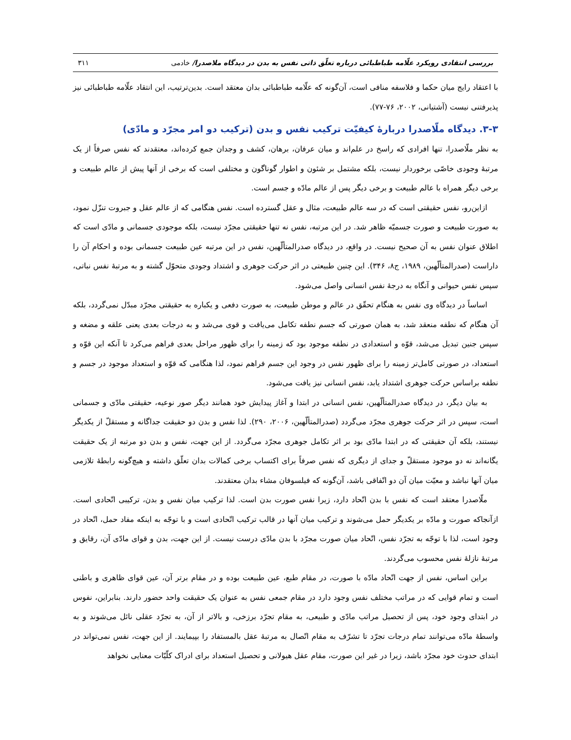بررسی انتقادی رویکرد علّامه طباطبائی درباره تعلّق ذاتی نفس به بدن در دیدگاه ملاصدرا/ خادمی ۳۱۱
با اعتقاد رایج میان حکما و فلاسفه منافی است، آن‌گونه که علّامه طباطبائی بدان معتقد است. بدین‌ترتیب، این انتقاد علّامه طباطبائی نیز پذیرفتنی نیست (آشتیانی، ۲۰۰۲، ۷۶-۷۷).
۳-۳. دیدگاه ملّاصدرا دربارهٔ کیفیّت ترکیب نفس و بدن (ترکیب دو امر مجرّد و مادّی)
به نظر ملّاصدرا، تنها افرادی که راسخ در علم‌اند و میان عرفان، برهان، کشف و وجدان جمع کرده‌اند، معتقدند که نفس صرفاً از یک مرتبهٔ وجودی خاصّی برخوردار نیست، بلکه مشتمل بر شئون و اطوار گوناگون و مختلفی است که برخی از آنها پیش از عالم طبیعت و برخی دیگر همراه با عالم طبیعت و برخی دیگر پس از عالم مادّه و جسم است.
ازاین‌رو، نفس حقیقتی است که در سه عالم طبیعت، مثال و عقل گسترده است. نفس هنگامی که از عالم عقل و جبروت تنزّل نمود، به صورت طبیعت و صورت جسمیّه ظاهر شد. در این مرتبه، نفس نه تنها حقیقتی مجرّد نیست، بلکه موجودی جسمانی و مادّی است که اطلاق عنوان نفس به آن صحیح نیست. در واقع، در دیدگاه صدرالمتألّهین، نفس در این مرتبه عین طبیعت جسمانی بوده و احکام آن را داراست (صدرالمتألّهین، ۱۹۸۹، ج۸، ۳۴۶). این چنین طبیعتی در اثر حرکت جوهری و اشتداد وجودی متحوّل گشته و به مرتبهٔ نفس نباتی، سپس نفس حیوانی و آنگاه به درجهٔ نفس انسانی واصل می‌شود.
اساساً در دیدگاه وی نفس به هنگام تحقّق در عالم و موطن طبیعت، به صورت دفعی و یکباره به حقیقتی مجرّد مبدّل نمی‌گردد، بلکه آن هنگام که نطفه منعقد شد، به همان صورتی که جسم نطفه تکامل می‌یافت و قوی می‌شد و به درجات بعدی یعنی علقه و مضغه و سپس جنین تبدیل می‌شد، قوّه و استعدادی در نطفه موجود بود که زمینه را برای ظهور مراحل بعدی فراهم می‌کرد تا آنکه این قوّه و استعداد، در صورتی کامل‌تر زمینه را برای ظهور نفس در وجود این جسم فراهم نمود، لذا هنگامی که قوّه و استعداد موجود در جسم و نطفه براساس حرکت جوهری اشتداد یابد، نفس انسانی نیز یافت می‌شود.
به بیان دیگر، در دیدگاه صدرالمتألّهین، نفس انسانی در ابتدا و آغاز پیدایش خود همانند دیگر صور نوعیه، حقیقتی مادّی و جسمانی است، سپس در اثر حرکت جوهری مجرّد می‌گردد (صدرالمتألّهین، ۲۰۰۶، ۲۹۰). لذا نفس و بدن دو حقیقت جداگانه و مستقلّ از یکدیگر نیستند، بلکه آن حقیقتی که در ابتدا مادّی بود بر اثر تکامل جوهری مجرّد می‌گردد. از این جهت، نفس و بدن دو مرتبه از یک حقیقت یگانه‌اند نه دو موجود مستقلّ و جدای از دیگری که نفس صرفاً برای اکتساب برخی کمالات بدان تعلّق داشته و هیچ‌گونه رابطهٔ تلازمی میان آنها نباشد و معیّت میان آن دو اتّفاقی باشد، آن‌گونه که فیلسوفان مشاء بدان معتقدند.
ملّاصدرا معتقد است که نفس با بدن اتّحاد دارد، زیرا نفس صورت بدن است. لذا ترکیب میان نفس و بدن، ترکیبی اتّحادی است. ازآنجاکه صورت و مادّه بر یکدیگر حمل می‌شوند و ترکیب میان آنها در قالب ترکیب اتّحادی است و با توجّه به اینکه مفاد حمل، اتّحاد در وجود است، لذا با توجّه به تجرّد نفس، اتّحاد میان صورت مجرّد با بدن مادّی درست نیست. از این جهت، بدن و قوای مادّی آن، رقایق و مرتبهٔ نازلهٔ نفس محسوب می‌گردند.
براین اساس، نفس از جهت اتّحاد مادّه با صورت، در مقام طبع، عین طبیعت بوده و در مقام برتر آن، عین قوای ظاهری و باطنی است و تمام قوایی که در مراتب مختلف نفس وجود دارد در مقام جمعی نفس به عنوان یک حقیقت واحد حضور دارند. بنابراین، نفوس در ابتدای وجود خود، پس از تحصیل مراتب مادّی و طبیعی، به مقام تجرّد برزخی، و بالاتر از آن، به تجرّد عقلی نائل می‌شوند و به واسطهٔ مادّه می‌توانند تمام درجات تجرّد تا تشرّف به مقام اتّصال به مرتبهٔ عقل بالمستفاد را بپیمایند. از این جهت، نفس نمی‌تواند در ابتدای حدوث خود مجرّد باشد، زیرا در غیر این صورت، مقام عقل هیولانی و تحصیل استعداد برای ادراک کلّیّات معنایی نخواهد